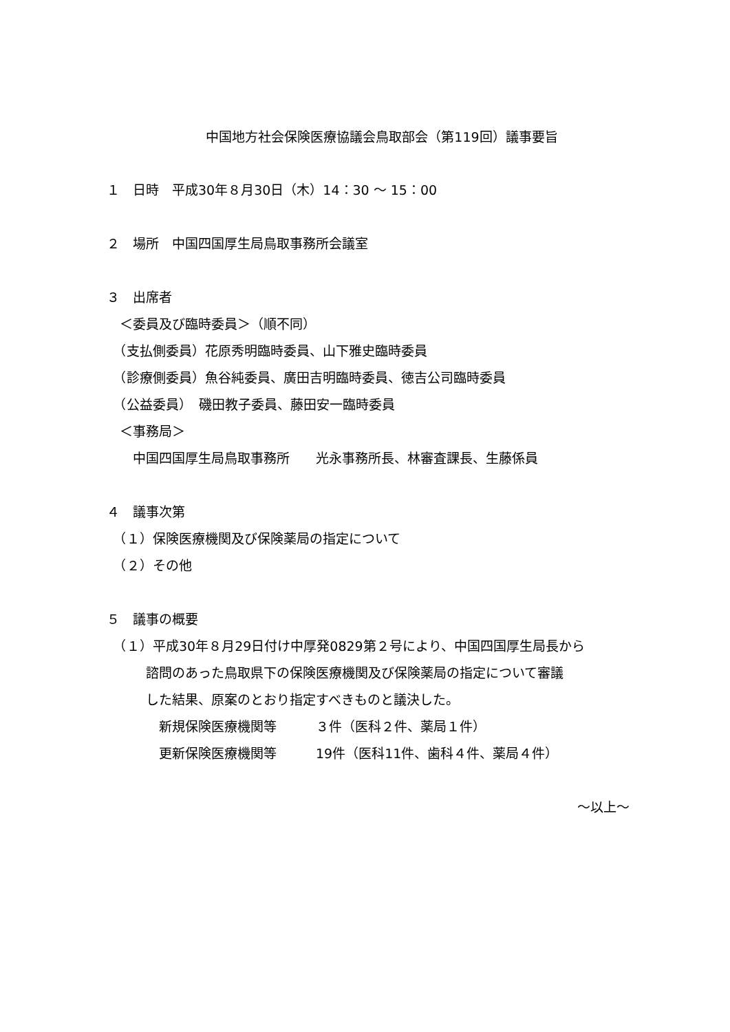中国地方社会保険医療協議会鳥取部会（第119回）議事要旨
１　日時　平成30年８月30日（木）14：30 ～ 15：00
２　場所　中国四国厚生局鳥取事務所会議室
３　出席者
　＜委員及び臨時委員＞（順不同）
　（支払側委員）花原秀明臨時委員、山下雅史臨時委員
　（診療側委員）魚谷純委員、廣田吉明臨時委員、徳吉公司臨時委員
　（公益委員）　磯田教子委員、藤田安一臨時委員
　＜事務局＞
　　中国四国厚生局鳥取事務所　　光永事務所長、林審査課長、生藤係員
４　議事次第
　（１）保険医療機関及び保険薬局の指定について
　（２）その他
５　議事の概要
　（１）平成30年８月29日付け中厚発0829第２号により、中国四国厚生局長から
　　　諮問のあった鳥取県下の保険医療機関及び保険薬局の指定について審議
　　　した結果、原案のとおり指定すべきものと議決した。
　　　　新規保険医療機関等　　　３件（医科２件、薬局１件）
　　　　更新保険医療機関等　　　19件（医科11件、歯科４件、薬局４件）
～以上～